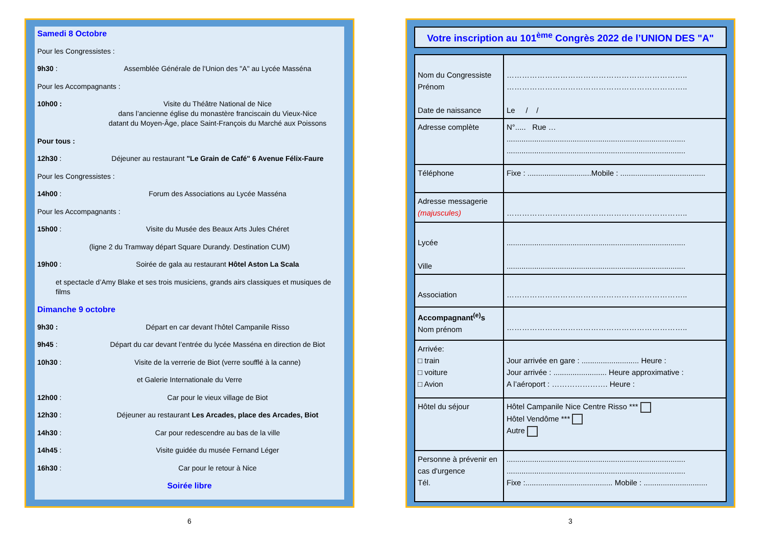Samedi 8 Octobre
Pour les Congressistes :
9h30 : Assemblée Générale de l'Union des "A" au Lycée Masséna
Pour les Accompagnants :
10h00 : Visite du Théâtre National de Nice
dans l’ancienne église du monastère franciscain du Vieux-Nice
datant du Moyen-Âge, place Saint-François du Marché aux Poissons
Pour tous :
12h30 : Déjeuner au restaurant "Le Grain de Café" 6 Avenue Félix-Faure
Pour les Congressistes :
14h00 : Forum des Associations au Lycée Masséna
Pour les Accompagnants :
15h00 : Visite du Musée des Beaux Arts Jules Chéret
(ligne 2 du Tramway départ Square Durandy. Destination CUM)
19h00 : Soirée de gala au restaurant Hôtel Aston La Scala
et spectacle d’Amy Blake et ses trois musiciens, grands airs classiques et musiques de films
Dimanche 9 octobre
9h30 : Départ en car devant l’hôtel Campanile Risso
9h45 : Départ du car devant l’entrée du lycée Masséna en direction de Biot
10h30 : Visite de la verrerie de Biot (verre soufflé à la canne)
et Galerie Internationale du Verre
12h00 : Car pour le vieux village de Biot
12h30 : Déjeuner au restaurant Les Arcades, place des Arcades, Biot
14h30 : Car pour redescendre au bas de la ville
14h45 : Visite guidée du musée Fernand Léger
16h30 : Car pour le retour à Nice
Soirée libre
6
Votre inscription au 101<sup>ème</sup> Congrès 2022 de l’UNION DES "A"
| Nom du Congressiste Prénom Date de naissance | …………………………………………………………….. …………………………………………………………….. Le / / |
| Adresse complète | N°..... Rue … .................................................................................... .................................................................................... |
| Téléphone | Fixe : ..............................Mobile : ........................................ |
| Adresse messagerie (majuscules) | …………………………………………………………….. |
| Lycée Ville | .................................................................................... .................................................................................... |
| Association | …………………………………………………………….. |
| Accompagnant<sup>(e)</sup>s Nom prénom | …………………………………………………………….. |
| Arrivée: □ train □ voiture □ Avion | Jour arrivée en gare : ........................... Heure : Jour arrivée : ......................... Heure approximative : A l’aéroport : …………………. Heure : |
| Hôtel du séjour | Hôtel Campanile Nice Centre Risso *** Hôtel Vendôme *** Autre |
| Personne à prévenir en cas d'urgence Tél. | .................................................................................... .................................................................................... Fixe :......................................... Mobile : .............................. |
3